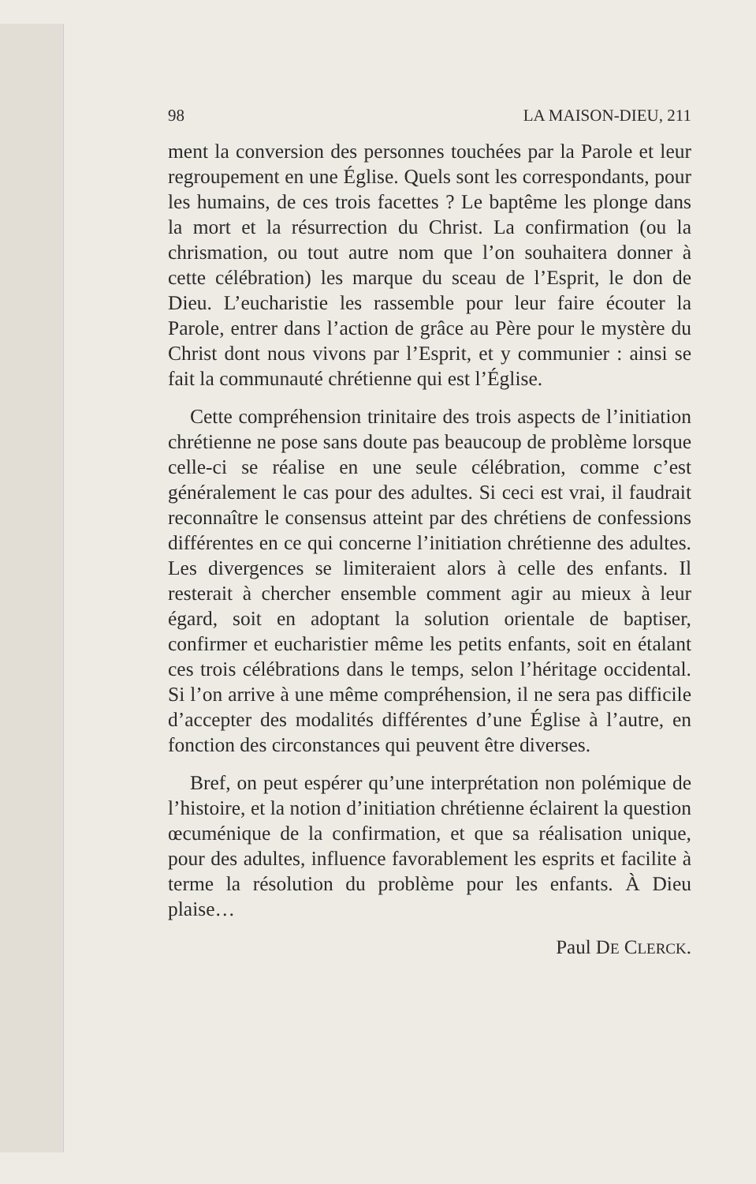98 LA MAISON-DIEU, 211
ment la conversion des personnes touchées par la Parole et leur regroupement en une Église. Quels sont les correspondants, pour les humains, de ces trois facettes ? Le baptême les plonge dans la mort et la résurrection du Christ. La confirmation (ou la chrismation, ou tout autre nom que l’on souhaitera donner à cette célébration) les marque du sceau de l’Esprit, le don de Dieu. L’eucharistie les rassemble pour leur faire écouter la Parole, entrer dans l’action de grâce au Père pour le mystère du Christ dont nous vivons par l’Esprit, et y communier : ainsi se fait la communauté chrétienne qui est l’Église.
Cette compréhension trinitaire des trois aspects de l’initiation chrétienne ne pose sans doute pas beaucoup de problème lorsque celle-ci se réalise en une seule célébration, comme c’est généralement le cas pour des adultes. Si ceci est vrai, il faudrait reconnaître le consensus atteint par des chrétiens de confessions différentes en ce qui concerne l’initiation chrétienne des adultes. Les divergences se limiteraient alors à celle des enfants. Il resterait à chercher ensemble comment agir au mieux à leur égard, soit en adoptant la solution orientale de baptiser, confirmer et eucharistier même les petits enfants, soit en étalant ces trois célébrations dans le temps, selon l’héritage occidental. Si l’on arrive à une même compréhension, il ne sera pas difficile d’accepter des modalités différentes d’une Église à l’autre, en fonction des circonstances qui peuvent être diverses.
Bref, on peut espérer qu’une interprétation non polémique de l’histoire, et la notion d’initiation chrétienne éclairent la question œcuménique de la confirmation, et que sa réalisation unique, pour des adultes, influence favorablement les esprits et facilite à terme la résolution du problème pour les enfants. À Dieu plaise…
Paul DE CLERCK.